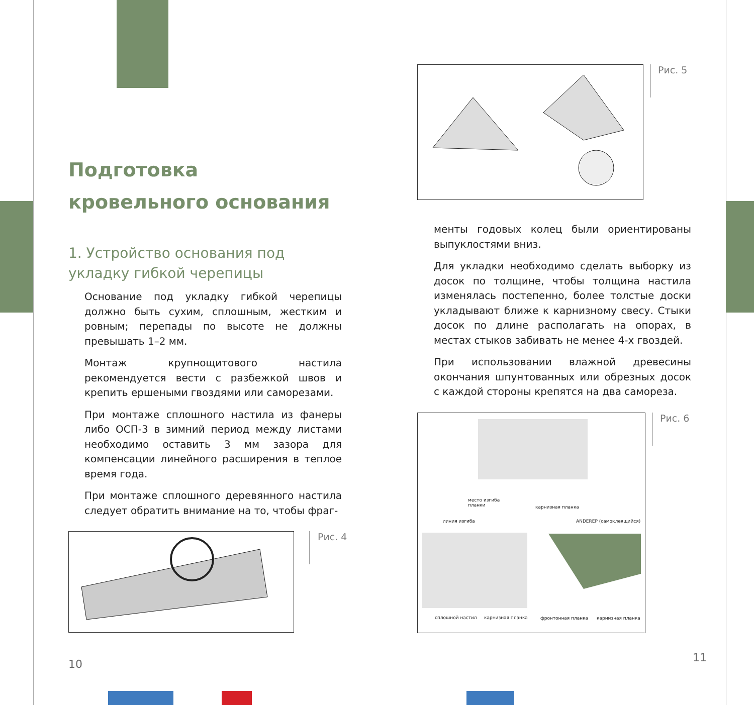Подготовка
кровельного основания
1. Устройство основания под
укладку гибкой черепицы
Основание под укладку гибкой черепицы должно быть сухим, сплошным, жестким и ровным; перепады по высоте не должны превышать 1–2 мм.
Монтаж крупнощитового настила рекомендуется вести с разбежкой швов и крепить ершеными гвоздями или саморезами.
При монтаже сплошного настила из фанеры либо ОСП-3 в зимний период между листами необходимо оставить 3 мм зазора для компенсации линейного расширения в теплое время года.
При монтаже сплошного деревянного настила следует обратить внимание на то, чтобы фраг-
Рис. 4
10
Рис. 5
менты годовых колец были ориентированы выпуклостями вниз.
Для укладки необходимо сделать выборку из досок по толщине, чтобы толщина настила изменялась постепенно, более толстые доски укладывают ближе к карнизному свесу. Стыки досок по длине располагать на опорах, в местах стыков забивать не менее 4-х гвоздей.
При использовании влажной древесины окончания шпунтованных или обрезных досок с каждой стороны крепятся на два самореза.
место изгиба
планки
карнизная планка
линия изгиба ANDEREP (самоклеящийся)
сплошной настил карнизная планка фронтонная планка карнизная планка
Рис. 6
11